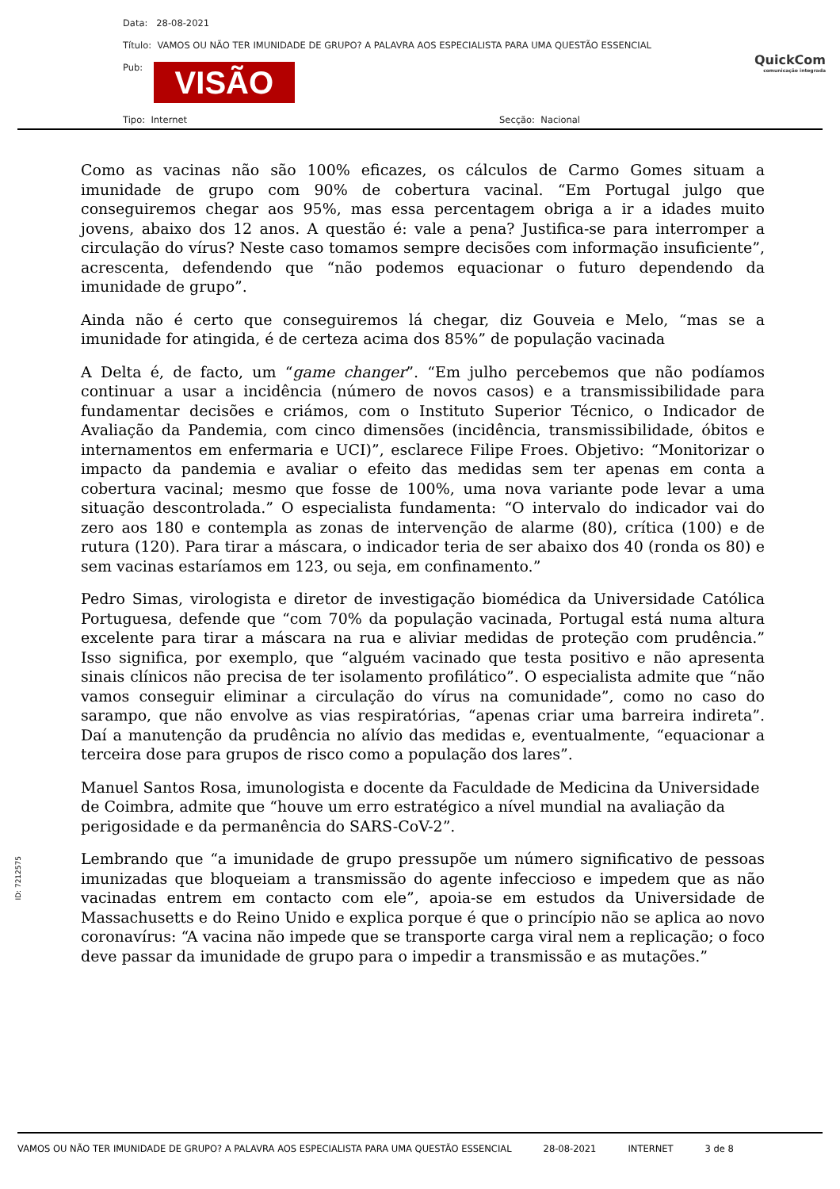Data: 28-08-2021
Título: VAMOS OU NÃO TER IMUNIDADE DE GRUPO? A PALAVRA AOS ESPECIALISTA PARA UMA QUESTÃO ESSENCIAL
Pub: VISÃO
Tipo: Internet Secção: Nacional
QuickCom
comunicação integrada
Como as vacinas não são 100% eficazes, os cálculos de Carmo Gomes situam a imunidade de grupo com 90% de cobertura vacinal. “Em Portugal julgo que conseguiremos chegar aos 95%, mas essa percentagem obriga a ir a idades muito jovens, abaixo dos 12 anos. A questão é: vale a pena? Justifica-se para interromper a circulação do vírus? Neste caso tomamos sempre decisões com informação insuficiente”, acrescenta, defendendo que “não podemos equacionar o futuro dependendo da imunidade de grupo”.
Ainda não é certo que conseguiremos lá chegar, diz Gouveia e Melo, “mas se a imunidade for atingida, é de certeza acima dos 85%” de população vacinada
A Delta é, de facto, um “game changer”. “Em julho percebemos que não podíamos continuar a usar a incidência (número de novos casos) e a transmissibilidade para fundamentar decisões e criámos, com o Instituto Superior Técnico, o Indicador de Avaliação da Pandemia, com cinco dimensões (incidência, transmissibilidade, óbitos e internamentos em enfermaria e UCI)”, esclarece Filipe Froes. Objetivo: “Monitorizar o impacto da pandemia e avaliar o efeito das medidas sem ter apenas em conta a cobertura vacinal; mesmo que fosse de 100%, uma nova variante pode levar a uma situação descontrolada.” O especialista fundamenta: “O intervalo do indicador vai do zero aos 180 e contempla as zonas de intervenção de alarme (80), crítica (100) e de rutura (120). Para tirar a máscara, o indicador teria de ser abaixo dos 40 (ronda os 80) e sem vacinas estaríamos em 123, ou seja, em confinamento.”
Pedro Simas, virologista e diretor de investigação biomédica da Universidade Católica Portuguesa, defende que “com 70% da população vacinada, Portugal está numa altura excelente para tirar a máscara na rua e aliviar medidas de proteção com prudência.” Isso significa, por exemplo, que “alguém vacinado que testa positivo e não apresenta sinais clínicos não precisa de ter isolamento profilático”. O especialista admite que “não vamos conseguir eliminar a circulação do vírus na comunidade”, como no caso do sarampo, que não envolve as vias respiratórias, “apenas criar uma barreira indireta”. Daí a manutenção da prudência no alívio das medidas e, eventualmente, “equacionar a terceira dose para grupos de risco como a população dos lares”.
Manuel Santos Rosa, imunologista e docente da Faculdade de Medicina da Universidade de Coimbra, admite que “houve um erro estratégico a nível mundial na avaliação da perigosidade e da permanência do SARS-CoV-2”.
Lembrando que “a imunidade de grupo pressupõe um número significativo de pessoas imunizadas que bloqueiam a transmissão do agente infeccioso e impedem que as não vacinadas entrem em contacto com ele”, apoia-se em estudos da Universidade de Massachusetts e do Reino Unido e explica porque é que o princípio não se aplica ao novo coronavírus: “A vacina não impede que se transporte carga viral nem a replicação; o foco deve passar da imunidade de grupo para o impedir a transmissão e as mutações.”
ID: 7212575
VAMOS OU NÃO TER IMUNIDADE DE GRUPO? A PALAVRA AOS ESPECIALISTA PARA UMA QUESTÃO ESSENCIAL 28-08-2021 INTERNET 3 de 8